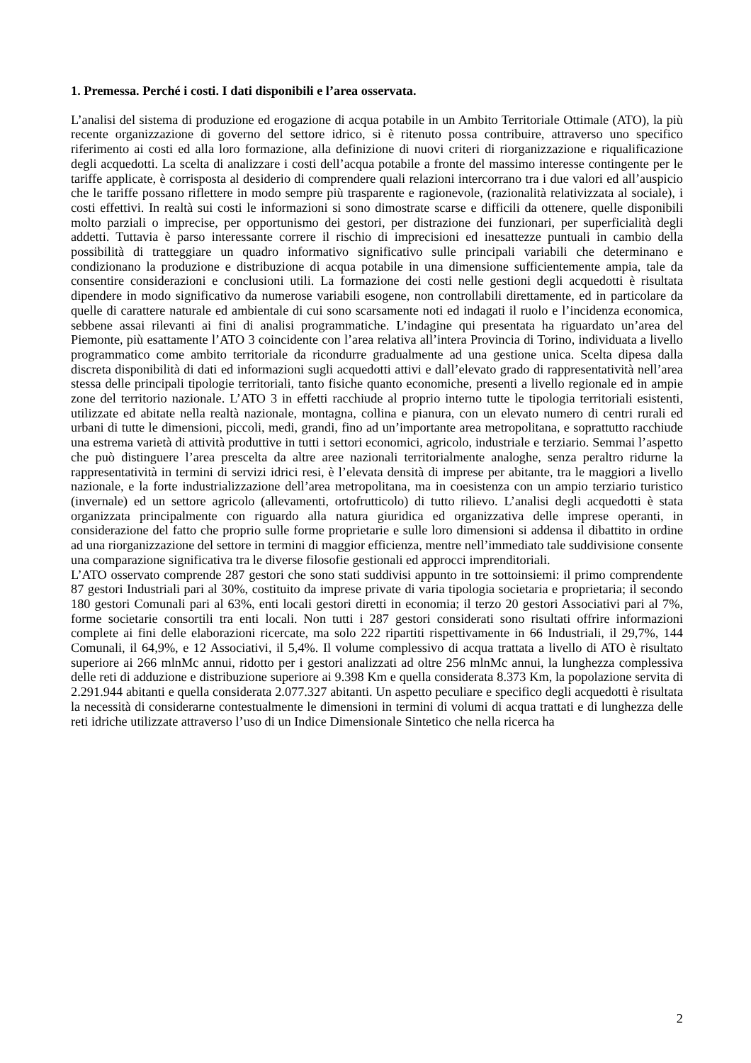1. Premessa. Perché i costi. I dati disponibili e l’area osservata.
L’analisi del sistema di produzione ed erogazione di acqua potabile in un Ambito Territoriale Ottimale (ATO), la più recente organizzazione di governo del settore idrico, si è ritenuto possa contribuire, attraverso uno specifico riferimento ai costi ed alla loro formazione, alla definizione di nuovi criteri di riorganizzazione e riqualificazione degli acquedotti. La scelta di analizzare i costi dell’acqua potabile a fronte del massimo interesse contingente per le tariffe applicate, è corrisposta al desiderio di comprendere quali relazioni intercorrano tra i due valori ed all’auspicio che le tariffe possano riflettere in modo sempre più trasparente e ragionevole, (razionalità relativizzata al sociale), i costi effettivi. In realtà sui costi le informazioni si sono dimostrate scarse e difficili da ottenere, quelle disponibili molto parziali o imprecise, per opportunismo dei gestori, per distrazione dei funzionari, per superficialità degli addetti. Tuttavia è parso interessante correre il rischio di imprecisioni ed inesattezze puntuali in cambio della possibilità di tratteggiare un quadro informativo significativo sulle principali variabili che determinano e condizionano la produzione e distribuzione di acqua potabile in una dimensione sufficientemente ampia, tale da consentire considerazioni e conclusioni utili. La formazione dei costi nelle gestioni degli acquedotti è risultata dipendere in modo significativo da numerose variabili esogene, non controllabili direttamente, ed in particolare da quelle di carattere naturale ed ambientale di cui sono scarsamente noti ed indagati il ruolo e l’incidenza economica, sebbene assai rilevanti ai fini di analisi programmatiche. L’indagine qui presentata ha riguardato un’area del Piemonte, più esattamente l’ATO 3 coincidente con l’area relativa all’intera Provincia di Torino, individuata a livello programmatico come ambito territoriale da ricondurre gradualmente ad una gestione unica. Scelta dipesa dalla discreta disponibilità di dati ed informazioni sugli acquedotti attivi e dall’elevato grado di rappresentatività nell’area stessa delle principali tipologie territoriali, tanto fisiche quanto economiche, presenti a livello regionale ed in ampie zone del territorio nazionale. L’ATO 3 in effetti racchiude al proprio interno tutte le tipologia territoriali esistenti, utilizzate ed abitate nella realtà nazionale, montagna, collina e pianura, con un elevato numero di centri rurali ed urbani di tutte le dimensioni, piccoli, medi, grandi, fino ad un’importante area metropolitana, e soprattutto racchiude una estrema varietà di attività produttive in tutti i settori economici, agricolo, industriale e terziario. Semmai l’aspetto che può distinguere l’area prescelta da altre aree nazionali territorialmente analoghe, senza peraltro ridurne la rappresentatività in termini di servizi idrici resi, è l’elevata densità di imprese per abitante, tra le maggiori a livello nazionale, e la forte industrializzazione dell’area metropolitana, ma in coesistenza con un ampio terziario turistico (invernale) ed un settore agricolo (allevamenti, ortofrutticolo) di tutto rilievo. L’analisi degli acquedotti è stata organizzata principalmente con riguardo alla natura giuridica ed organizzativa delle imprese operanti, in considerazione del fatto che proprio sulle forme proprietarie e sulle loro dimensioni si addensa il dibattito in ordine ad una riorganizzazione del settore in termini di maggior efficienza, mentre nell’immediato tale suddivisione consente una comparazione significativa tra le diverse filosofie gestionali ed approcci imprenditoriali.
L’ATO osservato comprende 287 gestori che sono stati suddivisi appunto in tre sottoinsiemi: il primo comprendente 87 gestori Industriali pari al 30%, costituito da imprese private di varia tipologia societaria e proprietaria; il secondo 180 gestori Comunali pari al 63%, enti locali gestori diretti in economia; il terzo 20 gestori Associativi pari al 7%, forme societarie consortili tra enti locali. Non tutti i 287 gestori considerati sono risultati offrire informazioni complete ai fini delle elaborazioni ricercate, ma solo 222 ripartiti rispettivamente in 66 Industriali, il 29,7%, 144 Comunali, il 64,9%, e 12 Associativi, il 5,4%. Il volume complessivo di acqua trattata a livello di ATO è risultato superiore ai 266 mlnMc annui, ridotto per i gestori analizzati ad oltre 256 mlnMc annui, la lunghezza complessiva delle reti di adduzione e distribuzione superiore ai 9.398 Km e quella considerata 8.373 Km, la popolazione servita di 2.291.944 abitanti e quella considerata 2.077.327 abitanti. Un aspetto peculiare e specifico degli acquedotti è risultata la necessità di considerarne contestualmente le dimensioni in termini di volumi di acqua trattati e di lunghezza delle reti idriche utilizzate attraverso l’uso di un Indice Dimensionale Sintetico che nella ricerca ha
2